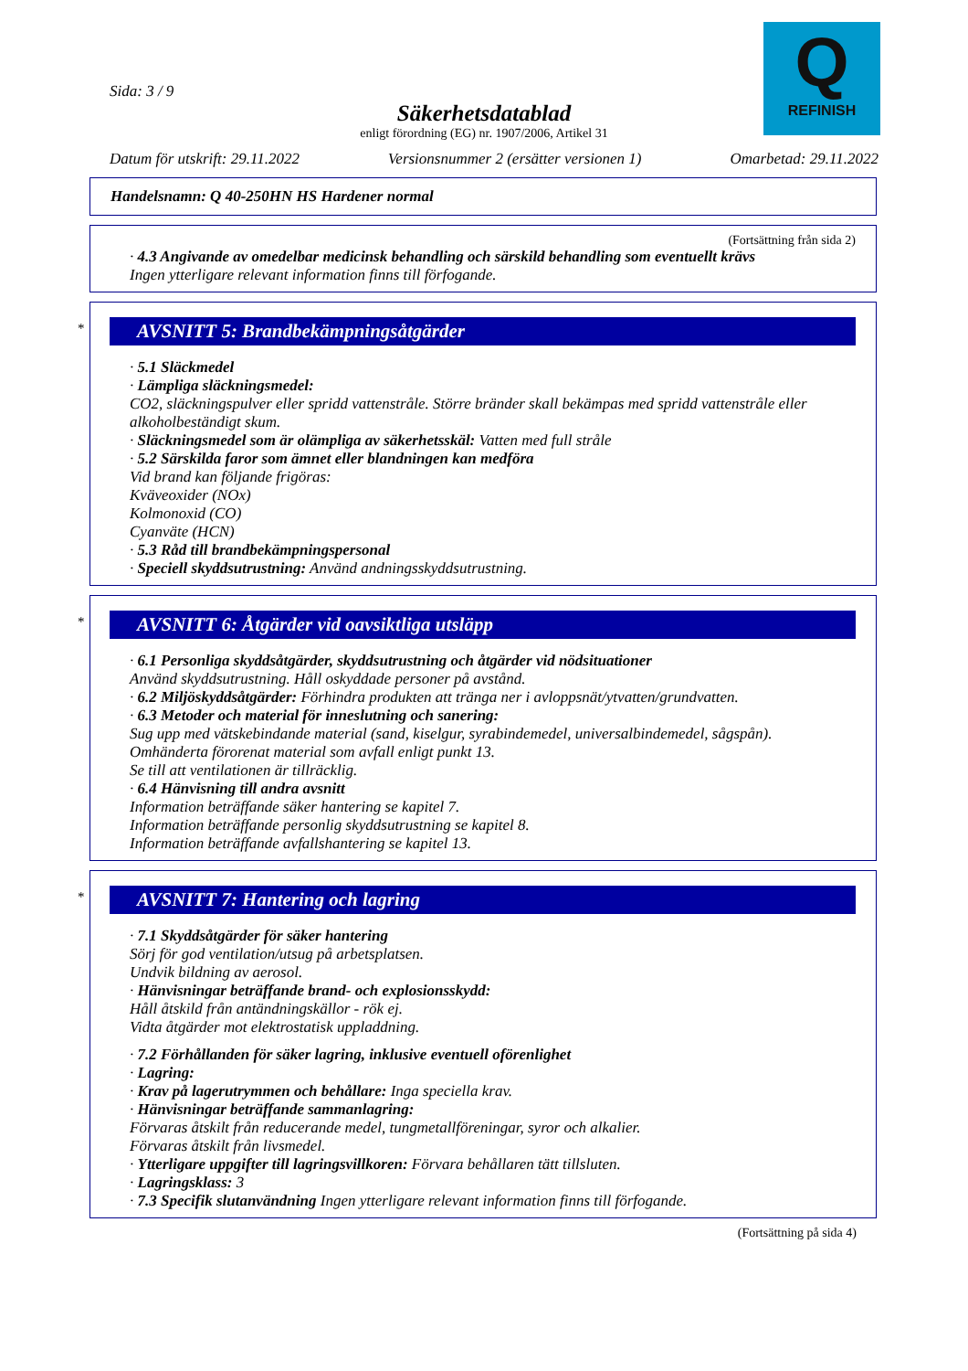Q
REFINISH
Sida: 3 / 9
Säkerhetsdatablad
enligt förordning (EG) nr. 1907/2006, Artikel 31
Datum för utskrift: 29.11.2022 Versionsnummer 2 (ersätter versionen 1) Omarbetad: 29.11.2022
Handelsnamn: Q 40-250HN HS Hardener normal
(Fortsättning från sida 2)
· 4.3 Angivande av omedelbar medicinsk behandling och särskild behandling som eventuellt krävs
Ingen ytterligare relevant information finns till förfogande.
*
AVSNITT 5: Brandbekämpningsåtgärder
· 5.1 Släckmedel
· Lämpliga släckningsmedel:
CO2, släckningspulver eller spridd vattenstråle. Större bränder skall bekämpas med spridd vattenstråle eller alkoholbeständigt skum.
· Släckningsmedel som är olämpliga av säkerhetsskäl: Vatten med full stråle
· 5.2 Särskilda faror som ämnet eller blandningen kan medföra
Vid brand kan följande frigöras:
Kväveoxider (NOx)
Kolmonoxid (CO)
Cyanväte (HCN)
· 5.3 Råd till brandbekämpningspersonal
· Speciell skyddsutrustning: Använd andningsskyddsutrustning.
*
AVSNITT 6: Åtgärder vid oavsiktliga utsläpp
· 6.1 Personliga skyddsåtgärder, skyddsutrustning och åtgärder vid nödsituationer
Använd skyddsutrustning. Håll oskyddade personer på avstånd.
· 6.2 Miljöskyddsåtgärder: Förhindra produkten att tränga ner i avloppsnät/ytvatten/grundvatten.
· 6.3 Metoder och material för inneslutning och sanering:
Sug upp med vätskebindande material (sand, kiselgur, syrabindemedel, universalbindemedel, sågspån).
Omhänderta förorenat material som avfall enligt punkt 13.
Se till att ventilationen är tillräcklig.
· 6.4 Hänvisning till andra avsnitt
Information beträffande säker hantering se kapitel 7.
Information beträffande personlig skyddsutrustning se kapitel 8.
Information beträffande avfallshantering se kapitel 13.
*
AVSNITT 7: Hantering och lagring
· 7.1 Skyddsåtgärder för säker hantering
Sörj för god ventilation/utsug på arbetsplatsen.
Undvik bildning av aerosol.
· Hänvisningar beträffande brand- och explosionsskydd:
Håll åtskild från antändningskällor - rök ej.
Vidta åtgärder mot elektrostatisk uppladdning.
· 7.2 Förhållanden för säker lagring, inklusive eventuell oförenlighet
· Lagring:
· Krav på lagerutrymmen och behållare: Inga speciella krav.
· Hänvisningar beträffande sammanlagring:
Förvaras åtskilt från reducerande medel, tungmetallföreningar, syror och alkalier.
Förvaras åtskilt från livsmedel.
· Ytterligare uppgifter till lagringsvillkoren: Förvara behållaren tätt tillsluten.
· Lagringsklass: 3
· 7.3 Specifik slutanvändning Ingen ytterligare relevant information finns till förfogande.
(Fortsättning på sida 4)